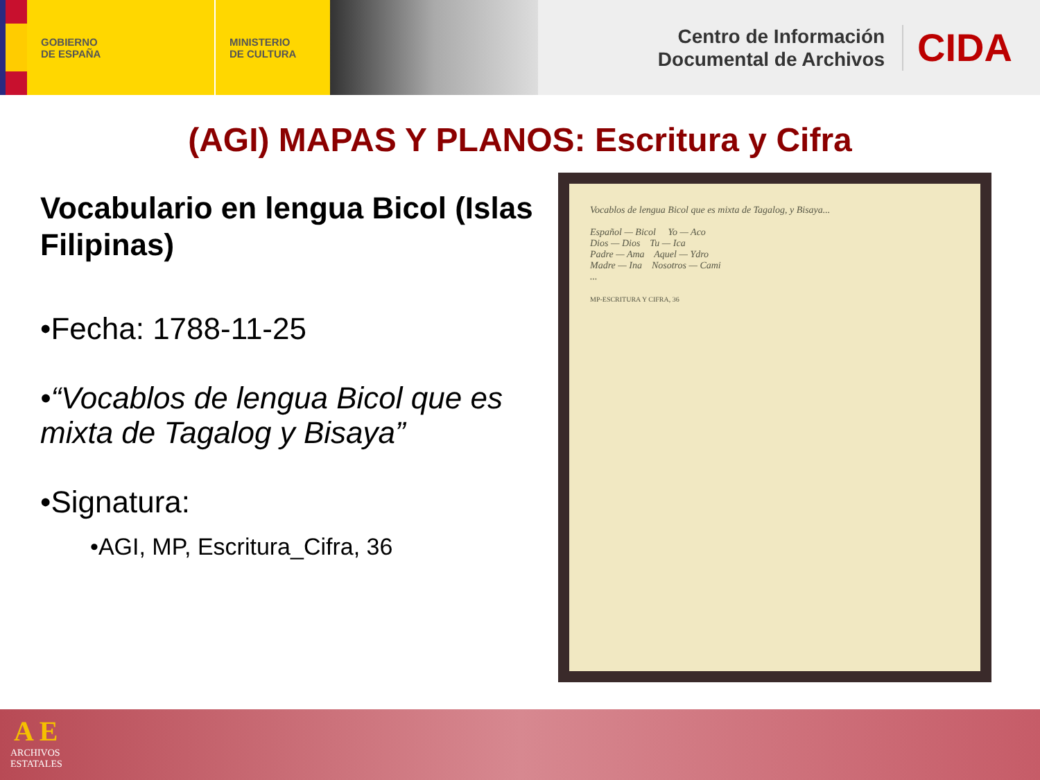GOBIERNO
DE ESPAÑA
MINISTERIO
DE CULTURA
Centro de Información
Documental de Archivos
CIDA
(AGI) MAPAS Y PLANOS: Escritura y Cifra
Vocabulario en lengua Bicol (Islas Filipinas)
•Fecha: 1788-11-25
•“Vocablos de lengua Bicol que es mixta de Tagalog y Bisaya”
•Signatura:
•AGI, MP, Escritura_Cifra, 36
Vocablos de lengua Bicol que es mixta de Tagalog, y Bisaya...
Español — Bicol Yo — Aco
Dios — Dios Tu — Ica
Padre — Ama Aquel — Ydro
Madre — Ina Nosotros — Cami
...
MP-ESCRITURA Y CIFRA, 36
A E
ARCHIVOS
ESTATALES